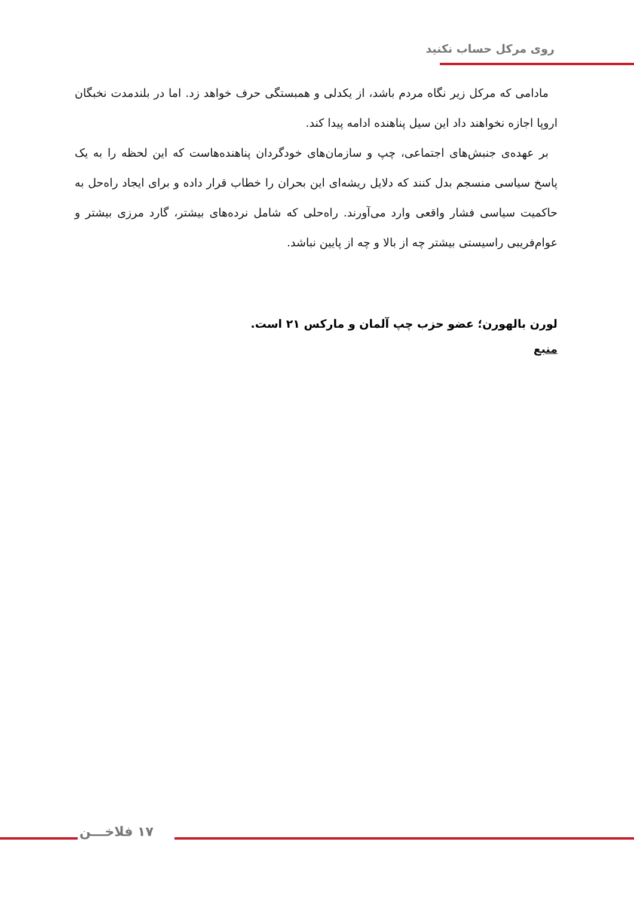روی مرکل حساب نکنید
مادامی که مرکل زیر نگاه مردم باشد، از یکدلی و همبستگی حرف خواهد زد. اما در بلندمدت نخبگان اروپا اجازه نخواهند داد این سیل پناهنده ادامه پیدا کند.
بر عهده‌ی جنبش‌های اجتماعی، چپ و سازمان‌های خودگردان پناهنده‌هاست که این لحظه را به یک پاسخ سیاسی منسجم بدل کنند که دلایل ریشه‌ای این بحران را خطاب قرار داده و برای ایجاد راه‌حل به حاکمیت سیاسی فشار واقعی وارد می‌آورند. راه‌حلی که شامل نرده‌های بیشتر، گارد مرزی بیشتر و عوام‌فریبی راسیستی بیشتر چه از بالا و چه از پایین نباشد.
لورن بالهورن؛ عضو حزب چپ آلمان و مارکس ۲۱ است.
منبع
۱۷ فلاخـــن